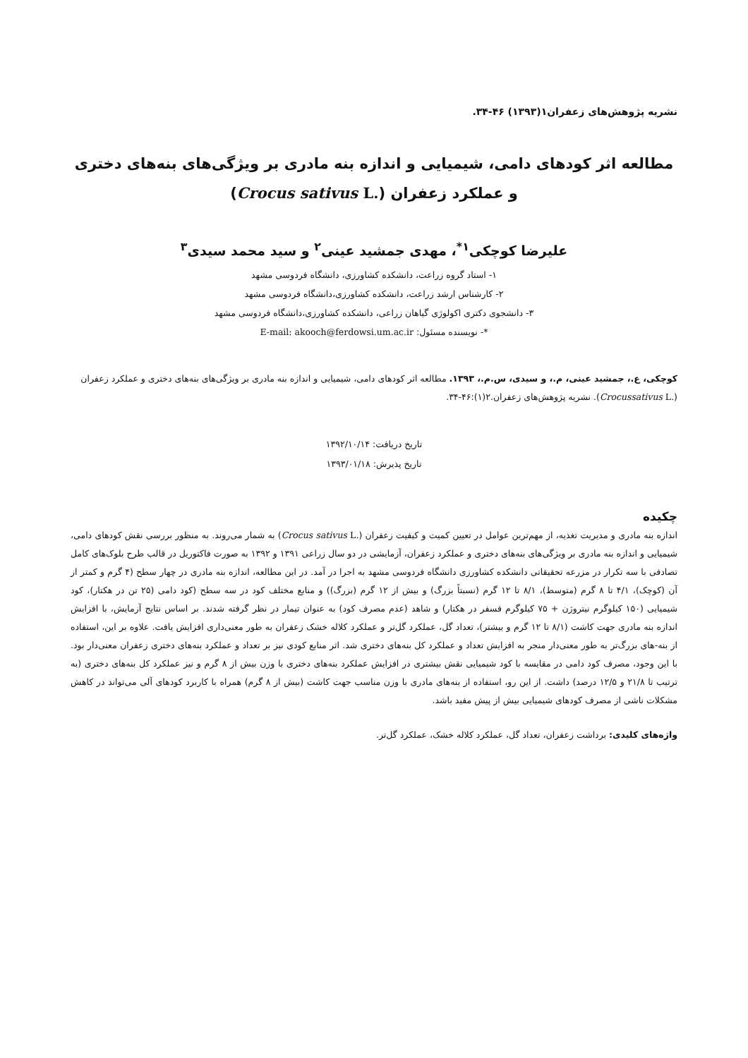نشریه پژوهش‌های زعفران۱(۱۳۹۳) ۴۶-۳۴.
مطالعه اثر کودهای دامی، شیمیایی و اندازه بنه مادری بر ویژگی‌های بنه‌های دختری
و عملکرد زعفران (Crocus sativus L.)
علیرضا کوچکی<sup>۱*</sup>، مهدی جمشید عینی<sup>۲</sup> و سید محمد سیدی<sup>۳</sup>
۱- استاد گروه زراعت، دانشکده کشاورزی، دانشگاه فردوسی مشهد
۲- کارشناس ارشد زراعت، دانشکده کشاورزی،دانشگاه فردوسی مشهد
۳- دانشجوی دکتری اکولوژی گیاهان زراعی، دانشکده کشاورزی،دانشگاه فردوسی مشهد
*- نویسنده مسئول: E-mail: akooch@ferdowsi.um.ac.ir
کوچکی، ع.، جمشید عینی، م.، و سیدی، س.م.، ۱۳۹۳. مطالعه اثر کودهای دامی، شیمیایی و اندازه بنه مادری بر ویژگی‌های بنه‌های دختری و عملکرد زعفران (Crocussativus L.). نشریه پژوهش‌های زعفران.۲(۱):۴۶-۳۴.
تاریخ دریافت: ۱۳۹۲/۱۰/۱۴
تاریخ پذیرش: ۱۳۹۳/۰۱/۱۸
چکیده
اندازه بنه مادری و مدیریت تغذیه، از مهم‌ترین عوامل در تعیین کمیت و کیفیت زعفران (Crocus sativus L.) به شمار می‌روند. به منظور بررسی نقش کودهای دامی، شیمیایی و اندازه بنه مادری بر ویژگی‌های بنه‌های دختری و عملکرد زعفران، آزمایشی در دو سال زراعی ۱۳۹۱ و ۱۳۹۲ به صورت فاکتوریل در قالب طرح بلوک‌های کامل تصادفی با سه تکرار در مزرعه تحقیقاتی دانشکده کشاورزی دانشگاه فردوسی مشهد به اجرا در آمد. در این مطالعه، اندازه بنه مادری در چهار سطح (۴ گرم و کمتر از آن (کوچک)، ۴/۱ تا ۸ گرم (متوسط)، ۸/۱ تا ۱۲ گرم (نسبتاً بزرگ) و بیش از ۱۲ گرم (بزرگ)) و منابع مختلف کود در سه سطح (کود دامی (۲۵ تن در هکتار)، کود شیمیایی (۱۵۰ کیلوگرم نیتروژن + ۷۵ کیلوگرم فسفر در هکتار) و شاهد (عدم مصرف کود) به عنوان تیمار در نظر گرفته شدند. بر اساس نتایج آزمایش، با افزایش اندازه بنه مادری جهت کاشت (۸/۱ تا ۱۲ گرم و بیشتر)، تعداد گل، عملکرد گل‌تر و عملکرد کلاله خشک زعفران به طور معنی‌داری افزایش یافت. علاوه بر این، استفاده از بنه-های بزرگ‌تر به طور معنی‌دار منجر به افزایش تعداد و عملکرد کل بنه‌های دختری شد. اثر منابع کودی نیز بر تعداد و عملکرد بنه‌های دختری زعفران معنی‌دار بود. با این وجود، مصرف کود دامی در مقایسه با کود شیمیایی نقش بیشتری در افزایش عملکرد بنه‌های دختری با وزن بیش از ۸ گرم و نیز عملکرد کل بنه‌های دختری (به ترتیب تا ۲۱/۸ و ۱۲/۵ درصد) داشت. از این رو، استفاده از بنه‌های مادری با وزن مناسب جهت کاشت (بیش از ۸ گرم) همراه با کاربرد کودهای آلی می‌تواند در کاهش مشکلات ناشی از مصرف کودهای شیمیایی بیش از پیش مفید باشد.
واژه‌های کلیدی: برداشت زعفران، تعداد گل، عملکرد کلاله خشک، عملکرد گل‌تر.